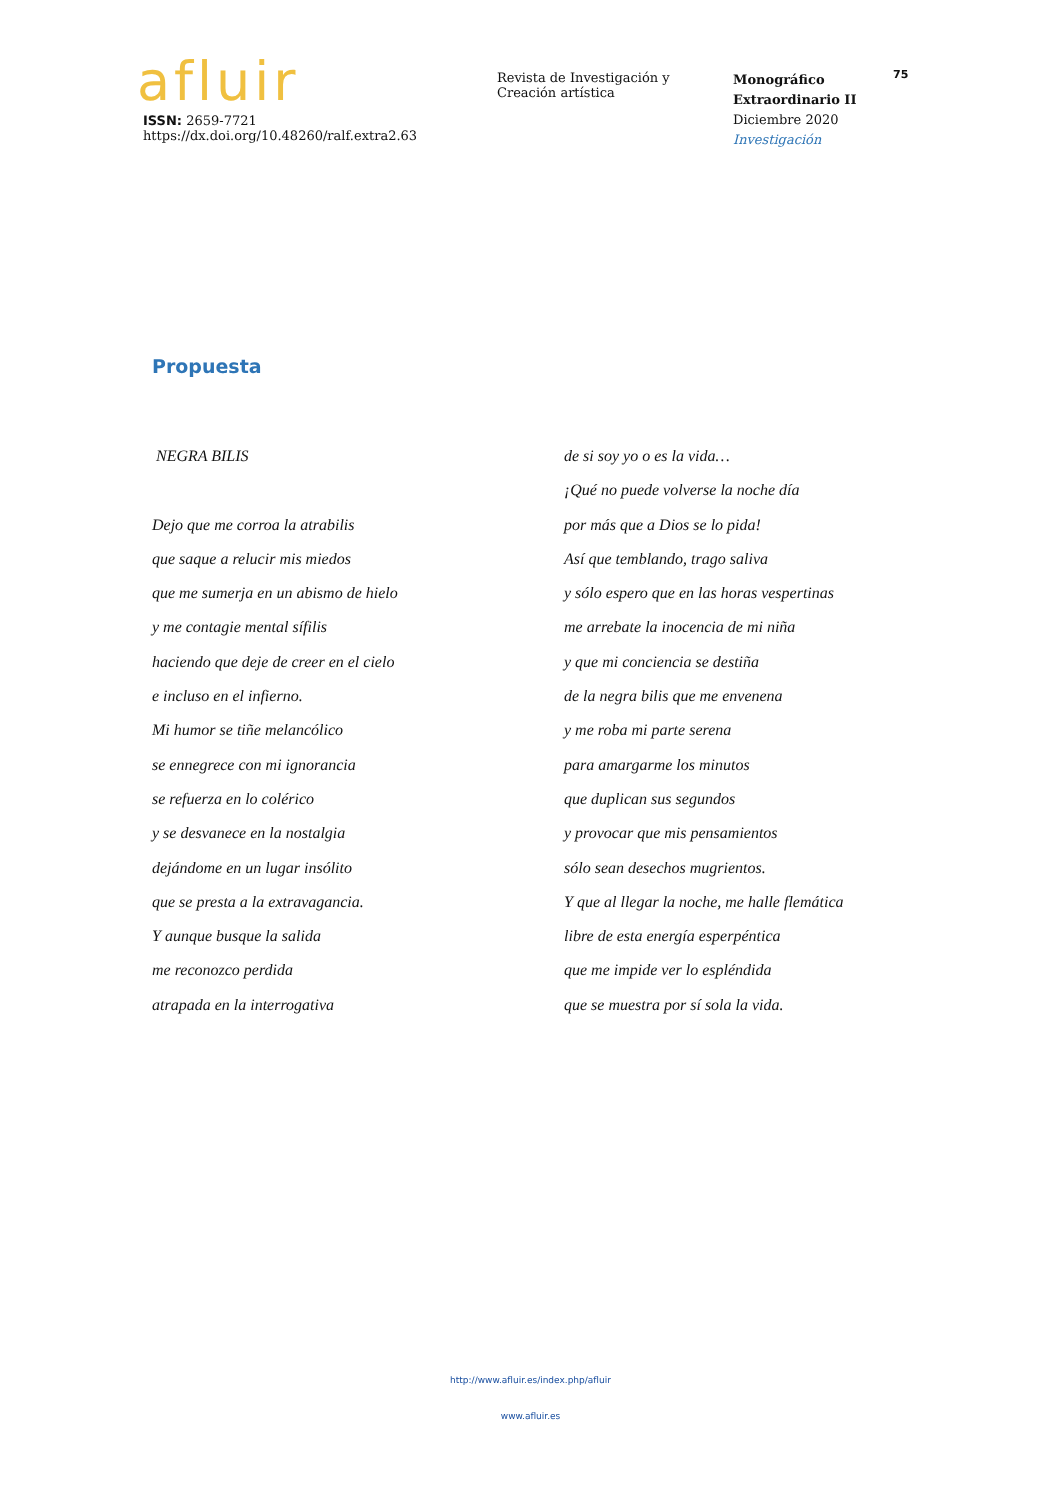afluir
ISSN: 2659-7721
https://dx.doi.org/10.48260/ralf.extra2.63
Revista de Investigación y
Creación artística
Monográfico
Extraordinario II
Diciembre 2020
Investigación
75
Propuesta
NEGRA BILIS
Dejo que me corroa la atrabilis
que saque a relucir mis miedos
que me sumerja en un abismo de hielo
y me contagie mental sífilis
haciendo que deje de creer en el cielo
e incluso en el infierno.
Mi humor se tiñe melancólico
se ennegrece con mi ignorancia
se refuerza en lo colérico
y se desvanece en la nostalgia
dejándome en un lugar insólito
que se presta a la extravagancia.
Y aunque busque la salida
me reconozco perdida
atrapada en la interrogativa
de si soy yo o es la vida…
¡Qué no puede volverse la noche día
por más que a Dios se lo pida!
Así que temblando, trago saliva
y sólo espero que en las horas vespertinas
me arrebate la inocencia de mi niña
y que mi conciencia se destiña
de la negra bilis que me envenena
y me roba mi parte serena
para amargarme los minutos
que duplican sus segundos
y provocar que mis pensamientos
sólo sean desechos mugrientos.
Y que al llegar la noche, me halle flemática
libre de esta energía esperpéntica
que me impide ver lo espléndida
que se muestra por sí sola la vida.
http://www.afluir.es/index.php/afluir
www.afluir.es